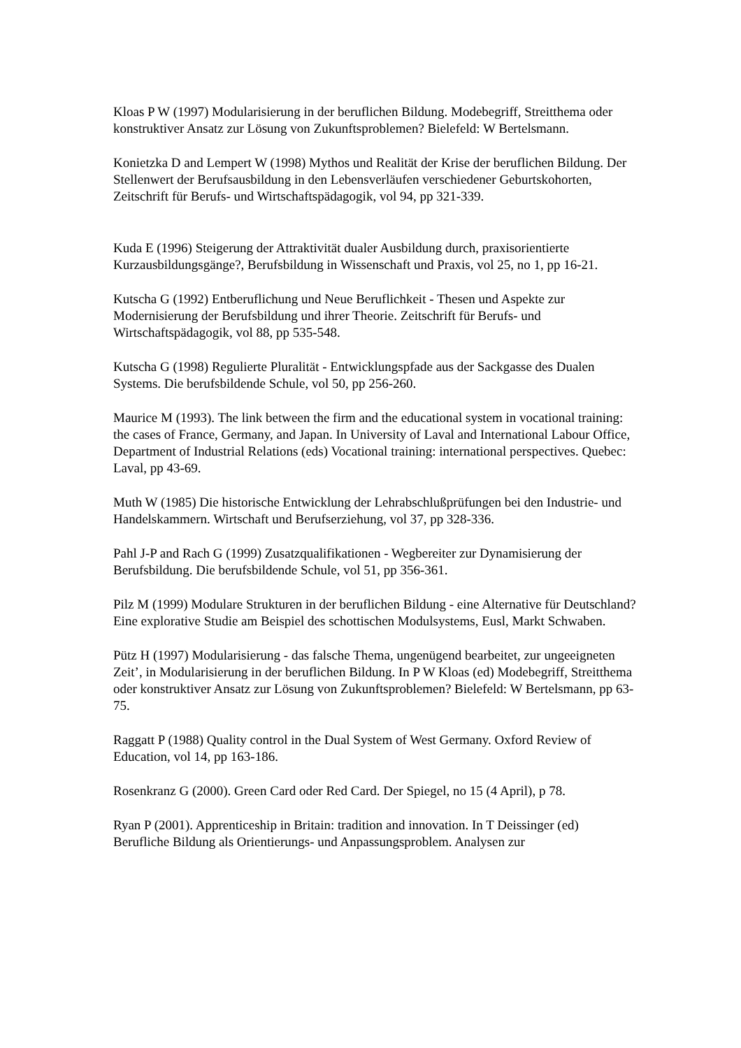Kloas P W (1997) Modularisierung in der beruflichen Bildung. Modebegriff, Streitthema oder konstruktiver Ansatz zur Lösung von Zukunftsproblemen? Bielefeld: W Bertelsmann.
Konietzka D and Lempert W (1998) Mythos und Realität der Krise der beruflichen Bildung. Der Stellenwert der Berufsausbildung in den Lebensverläufen verschiedener Geburtskohorten, Zeitschrift für Berufs- und Wirtschaftspädagogik, vol 94, pp 321-339.
Kuda E (1996) Steigerung der Attraktivität dualer Ausbildung durch, praxisorientierte Kurzausbildungsgänge?, Berufsbildung in Wissenschaft und Praxis, vol 25, no 1, pp 16-21.
Kutscha G (1992) Entberuflichung und Neue Beruflichkeit - Thesen und Aspekte zur Modernisierung der Berufsbildung und ihrer Theorie. Zeitschrift für Berufs- und Wirtschaftspädagogik, vol 88, pp 535-548.
Kutscha G (1998) Regulierte Pluralität - Entwicklungspfade aus der Sackgasse des Dualen Systems. Die berufsbildende Schule, vol 50, pp 256-260.
Maurice M (1993). The link between the firm and the educational system in vocational training: the cases of France, Germany, and Japan. In University of Laval and International Labour Office, Department of Industrial Relations (eds) Vocational training: international perspectives. Quebec: Laval, pp 43-69.
Muth W (1985) Die historische Entwicklung der Lehrabschlußprüfungen bei den Industrie- und Handelskammern. Wirtschaft und Berufserziehung, vol 37, pp 328-336.
Pahl J-P and Rach G (1999) Zusatzqualifikationen - Wegbereiter zur Dynamisierung der Berufsbildung. Die berufsbildende Schule, vol 51, pp 356-361.
Pilz M (1999) Modulare Strukturen in der beruflichen Bildung - eine Alternative für Deutschland? Eine explorative Studie am Beispiel des schottischen Modulsystems, Eusl, Markt Schwaben.
Pütz H (1997) Modularisierung - das falsche Thema, ungenügend bearbeitet, zur ungeeigneten Zeit’, in Modularisierung in der beruflichen Bildung. In P W Kloas (ed) Modebegriff, Streitthema oder konstruktiver Ansatz zur Lösung von Zukunftsproblemen? Bielefeld: W Bertelsmann, pp 63-75.
Raggatt P (1988) Quality control in the Dual System of West Germany. Oxford Review of Education, vol 14, pp 163-186.
Rosenkranz G (2000). Green Card oder Red Card. Der Spiegel, no 15 (4 April), p 78.
Ryan P (2001). Apprenticeship in Britain: tradition and innovation. In T Deissinger (ed) Berufliche Bildung als Orientierungs- und Anpassungsproblem. Analysen zur